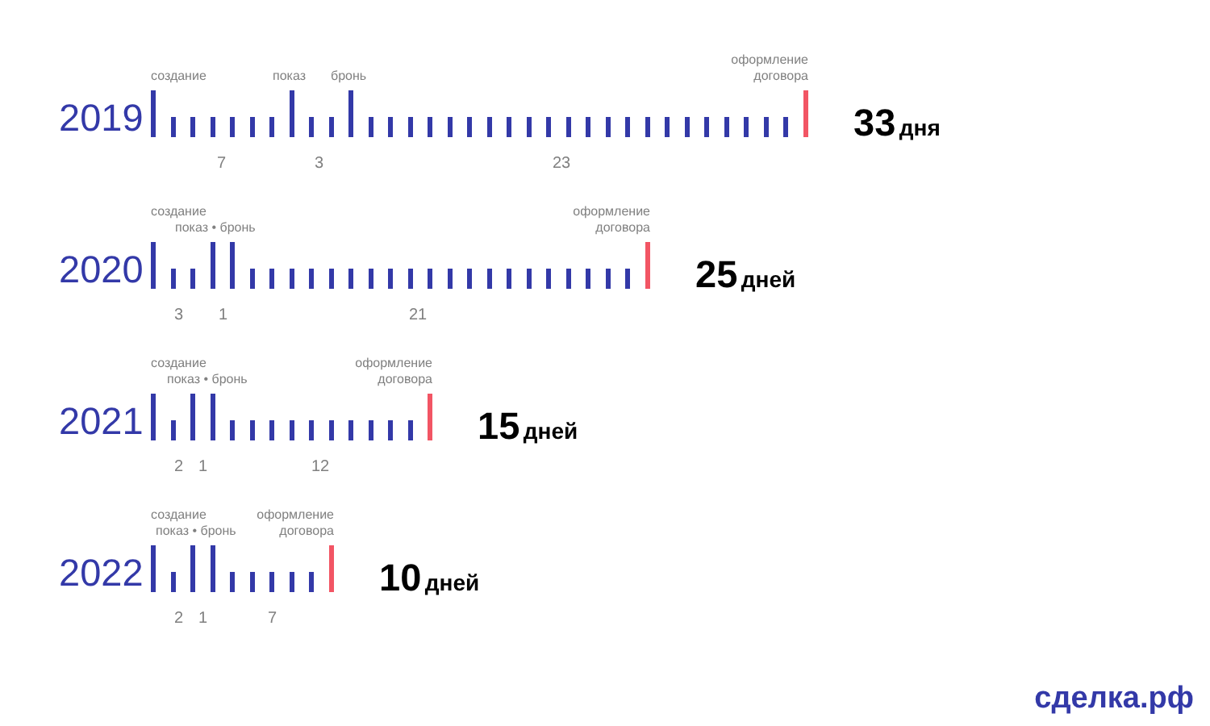2019
создание показ бронь
оформление
договора
73 23
33 дня
2020
создание
показ • бронь
оформление
договора
31 21
25 дней
2021
создание
показ • бронь
оформление
договора
21 12
15 дней
2022
создание
показ • бронь
оформление
договора
217
10 дней
сделка.рф